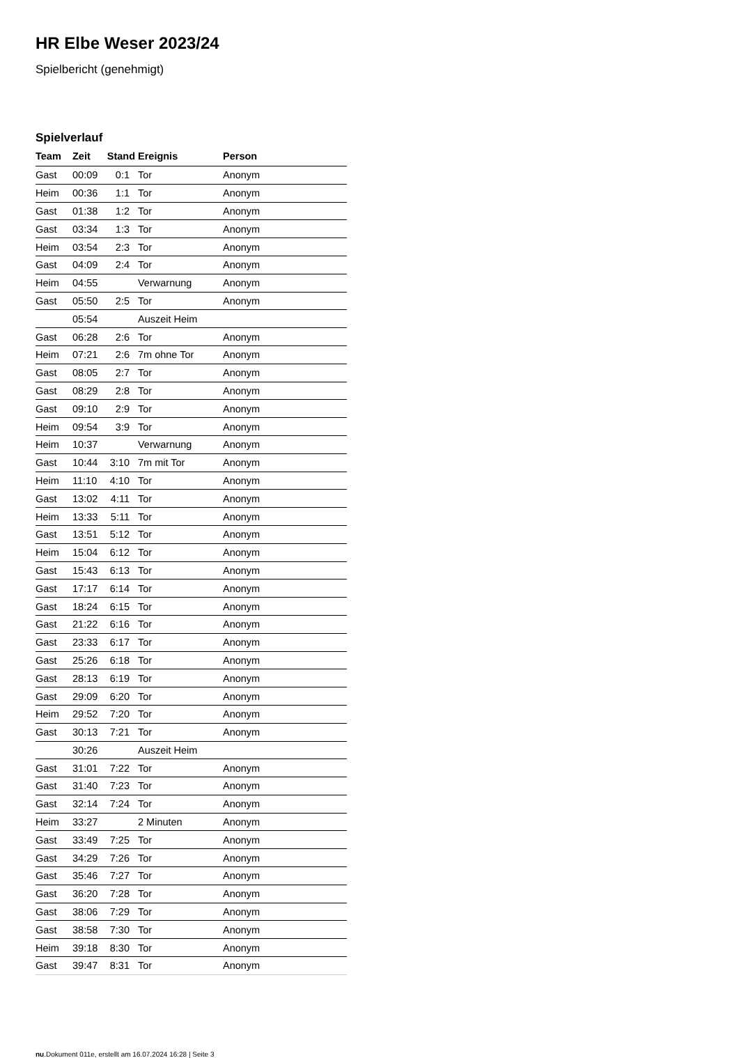HR Elbe Weser 2023/24
Spielbericht (genehmigt)
Spielverlauf
| Team | Zeit | Stand | Ereignis | Person |
| --- | --- | --- | --- | --- |
| Gast | 00:09 | 0:1 | Tor | Anonym |
| Heim | 00:36 | 1:1 | Tor | Anonym |
| Gast | 01:38 | 1:2 | Tor | Anonym |
| Gast | 03:34 | 1:3 | Tor | Anonym |
| Heim | 03:54 | 2:3 | Tor | Anonym |
| Gast | 04:09 | 2:4 | Tor | Anonym |
| Heim | 04:55 | | Verwarnung | Anonym |
| Gast | 05:50 | 2:5 | Tor | Anonym |
| | 05:54 | | Auszeit Heim | |
| Gast | 06:28 | 2:6 | Tor | Anonym |
| Heim | 07:21 | 2:6 | 7m ohne Tor | Anonym |
| Gast | 08:05 | 2:7 | Tor | Anonym |
| Gast | 08:29 | 2:8 | Tor | Anonym |
| Gast | 09:10 | 2:9 | Tor | Anonym |
| Heim | 09:54 | 3:9 | Tor | Anonym |
| Heim | 10:37 | | Verwarnung | Anonym |
| Gast | 10:44 | 3:10 | 7m mit Tor | Anonym |
| Heim | 11:10 | 4:10 | Tor | Anonym |
| Gast | 13:02 | 4:11 | Tor | Anonym |
| Heim | 13:33 | 5:11 | Tor | Anonym |
| Gast | 13:51 | 5:12 | Tor | Anonym |
| Heim | 15:04 | 6:12 | Tor | Anonym |
| Gast | 15:43 | 6:13 | Tor | Anonym |
| Gast | 17:17 | 6:14 | Tor | Anonym |
| Gast | 18:24 | 6:15 | Tor | Anonym |
| Gast | 21:22 | 6:16 | Tor | Anonym |
| Gast | 23:33 | 6:17 | Tor | Anonym |
| Gast | 25:26 | 6:18 | Tor | Anonym |
| Gast | 28:13 | 6:19 | Tor | Anonym |
| Gast | 29:09 | 6:20 | Tor | Anonym |
| Heim | 29:52 | 7:20 | Tor | Anonym |
| Gast | 30:13 | 7:21 | Tor | Anonym |
| | 30:26 | | Auszeit Heim | |
| Gast | 31:01 | 7:22 | Tor | Anonym |
| Gast | 31:40 | 7:23 | Tor | Anonym |
| Gast | 32:14 | 7:24 | Tor | Anonym |
| Heim | 33:27 | | 2 Minuten | Anonym |
| Gast | 33:49 | 7:25 | Tor | Anonym |
| Gast | 34:29 | 7:26 | Tor | Anonym |
| Gast | 35:46 | 7:27 | Tor | Anonym |
| Gast | 36:20 | 7:28 | Tor | Anonym |
| Gast | 38:06 | 7:29 | Tor | Anonym |
| Gast | 38:58 | 7:30 | Tor | Anonym |
| Heim | 39:18 | 8:30 | Tor | Anonym |
| Gast | 39:47 | 8:31 | Tor | Anonym |
nu.Dokument 011e, erstellt am 16.07.2024 16:28 | Seite 3